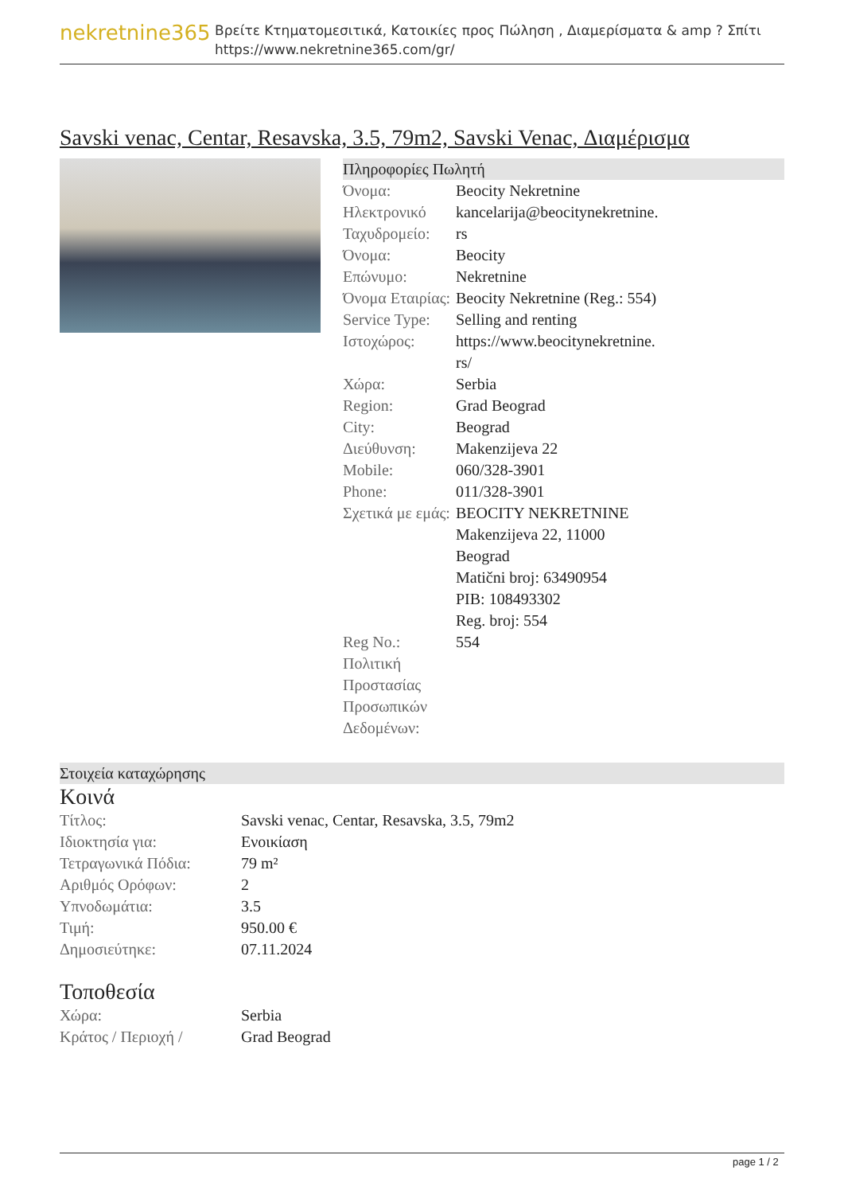nekretnine365
Βρείτε Κτηματομεσιτικά, Κατοικίες προς Πώληση , Διαμερίσματα & amp ? Σπίτι
https://www.nekretnine365.com/gr/
Savski venac, Centar, Resavska, 3.5, 79m2, Savski Venac, Διαμέρισμα
Πληροφορίες Πωλητή
| Όνομα: | Beocity Nekretnine |
| Ηλεκτρονικό Ταχυδρομείο: | kancelarija@beocitynekretnine. rs |
| Όνομα: | Beocity |
| Επώνυμο: | Nekretnine |
| Όνομα Εταιρίας: | Beocity Nekretnine (Reg.: 554) |
| Service Type: | Selling and renting |
| Ιστοχώρος: | https://www.beocitynekretnine. rs/ |
| Χώρα: | Serbia |
| Region: | Grad Beograd |
| City: | Beograd |
| Διεύθυνση: | Makenzijeva 22 |
| Mobile: | 060/328-3901 |
| Phone: | 011/328-3901 |
| Σχετικά με εμάς: | BEOCITY NEKRETNINE Makenzijeva 22, 11000 Beograd Matični broj: 63490954 PIB: 108493302 Reg. broj: 554 |
| Reg No.: | 554 |
| Πολιτική Προστασίας Προσωπικών Δεδομένων: | |
Στοιχεία καταχώρησης
Κοινά
| Τίτλος: | Savski venac, Centar, Resavska, 3.5, 79m2 |
| Ιδιοκτησία για: | Ενοικίαση |
| Τετραγωνικά Πόδια: | 79 m² |
| Αριθμός Ορόφων: | 2 |
| Υπνοδωμάτια: | 3.5 |
| Τιμή: | 950.00 € |
| Δημοσιεύτηκε: | 07.11.2024 |
Τοποθεσία
| Χώρα: | Serbia |
| Κράτος / Περιοχή / | Grad Beograd |
page 1 / 2